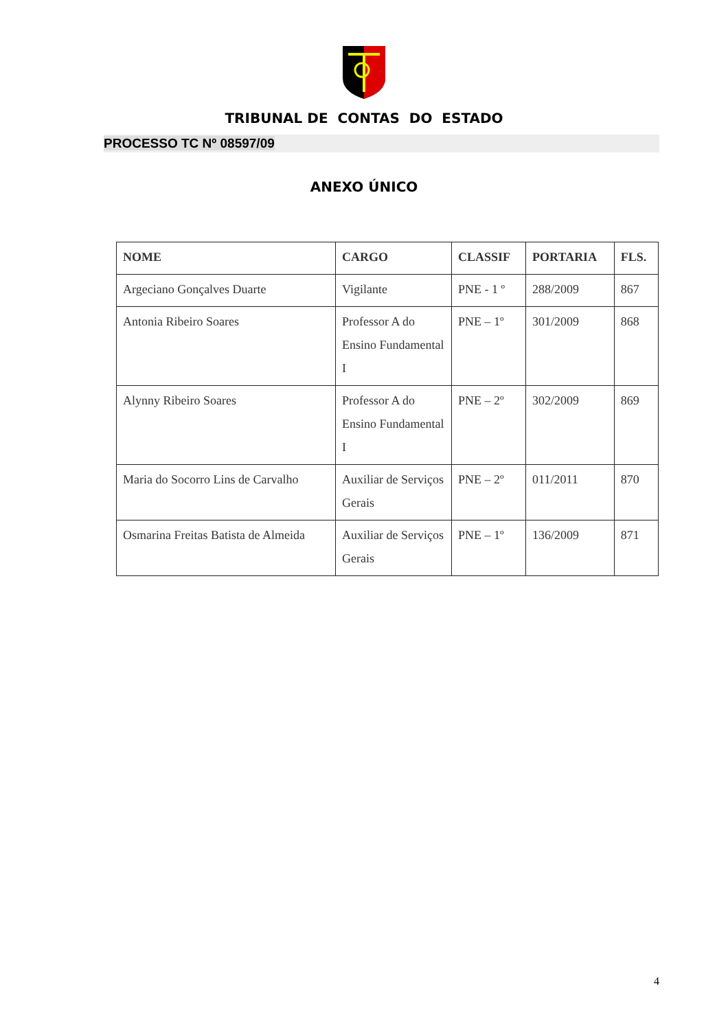TRIBUNAL DE CONTAS DO ESTADO
PROCESSO TC Nº 08597/09
ANEXO ÚNICO
| NOME | CARGO | CLASSIF | PORTARIA | FLS. |
| --- | --- | --- | --- | --- |
| Argeciano Gonçalves Duarte | Vigilante | PNE - 1 º | 288/2009 | 867 |
| Antonia Ribeiro Soares | Professor A do Ensino Fundamental I | PNE – 1º | 301/2009 | 868 |
| Alynny Ribeiro Soares | Professor A do Ensino Fundamental I | PNE – 2º | 302/2009 | 869 |
| Maria do Socorro Lins de Carvalho | Auxiliar de Serviços Gerais | PNE – 2º | 011/2011 | 870 |
| Osmarina Freitas Batista de Almeida | Auxiliar de Serviços Gerais | PNE – 1º | 136/2009 | 871 |
4